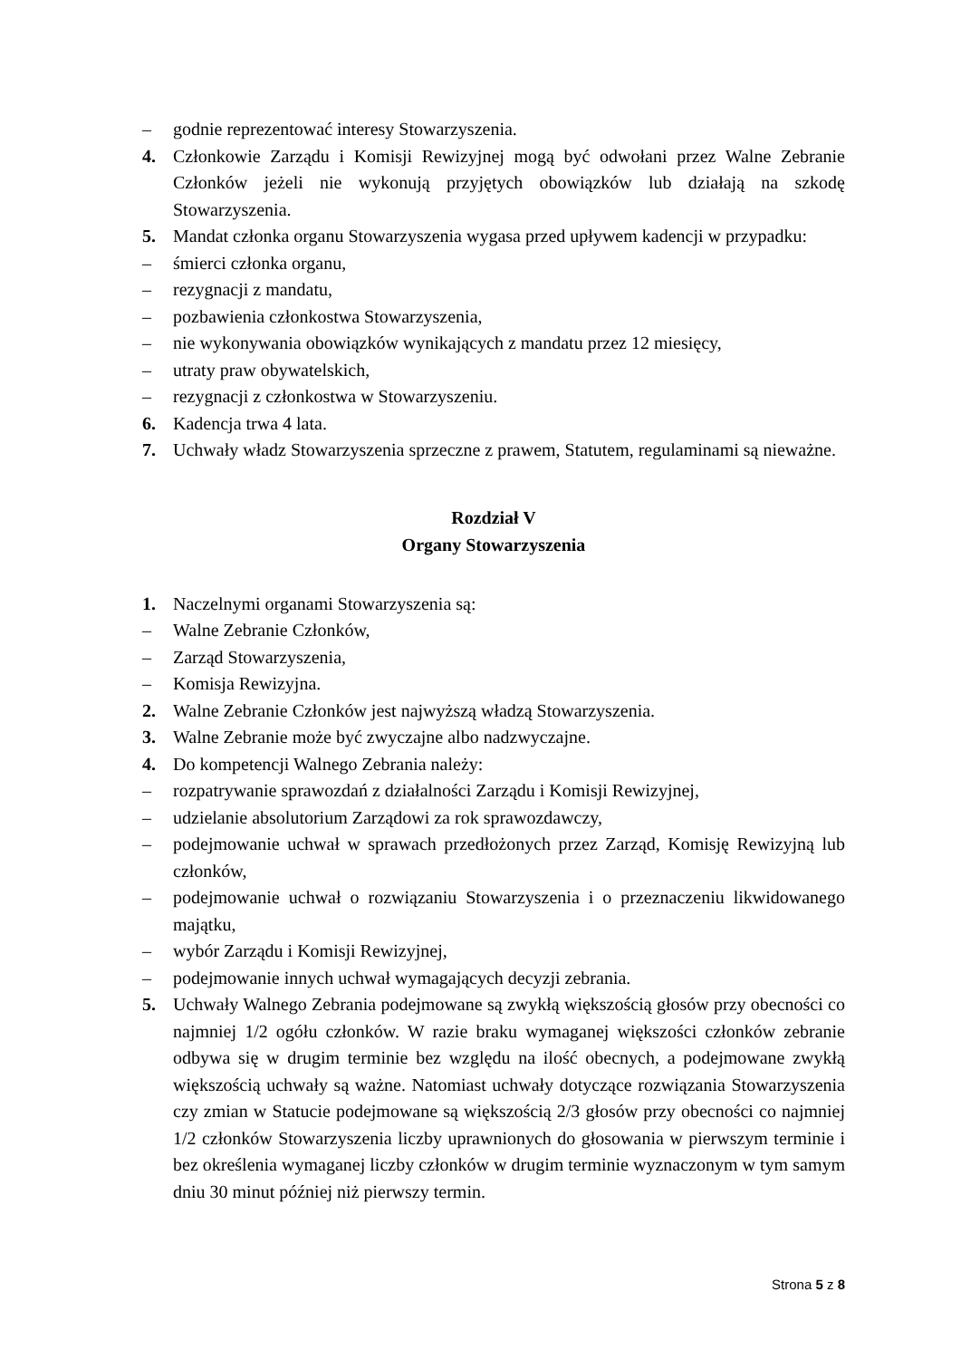– godnie reprezentować interesy Stowarzyszenia.
4. Członkowie Zarządu i Komisji Rewizyjnej mogą być odwołani przez Walne Zebranie Członków jeżeli nie wykonują przyjętych obowiązków lub działają na szkodę Stowarzyszenia.
5. Mandat członka organu Stowarzyszenia wygasa przed upływem kadencji w przypadku:
– śmierci członka organu,
– rezygnacji z mandatu,
– pozbawienia członkostwa Stowarzyszenia,
– nie wykonywania obowiązków wynikających z mandatu przez 12 miesięcy,
– utraty praw obywatelskich,
– rezygnacji z członkostwa w Stowarzyszeniu.
6. Kadencja trwa 4 lata.
7. Uchwały władz Stowarzyszenia sprzeczne z prawem, Statutem, regulaminami są nieważne.
Rozdział V
Organy Stowarzyszenia
1. Naczelnymi organami Stowarzyszenia są:
– Walne Zebranie Członków,
– Zarząd Stowarzyszenia,
– Komisja Rewizyjna.
2. Walne Zebranie Członków jest najwyższą władzą Stowarzyszenia.
3. Walne Zebranie może być zwyczajne albo nadzwyczajne.
4. Do kompetencji Walnego Zebrania należy:
– rozpatrywanie sprawozdań z działalności Zarządu i Komisji Rewizyjnej,
– udzielanie absolutorium Zarządowi za rok sprawozdawczy,
– podejmowanie uchwał w sprawach przedłożonych przez Zarząd, Komisję Rewizyjną lub członków,
– podejmowanie uchwał o rozwiązaniu Stowarzyszenia i o przeznaczeniu likwidowanego majątku,
– wybór Zarządu i Komisji Rewizyjnej,
– podejmowanie innych uchwał wymagających decyzji zebrania.
5. Uchwały Walnego Zebrania podejmowane są zwykłą większością głosów przy obecności co najmniej 1/2 ogółu członków. W razie braku wymaganej większości członków zebranie odbywa się w drugim terminie bez względu na ilość obecnych, a podejmowane zwykłą większością uchwały są ważne. Natomiast uchwały dotyczące rozwiązania Stowarzyszenia czy zmian w Statucie podejmowane są większością 2/3 głosów przy obecności co najmniej 1/2 członków Stowarzyszenia liczby uprawnionych do głosowania w pierwszym terminie i bez określenia wymaganej liczby członków w drugim terminie wyznaczonym w tym samym dniu 30 minut później niż pierwszy termin.
Strona 5 z 8